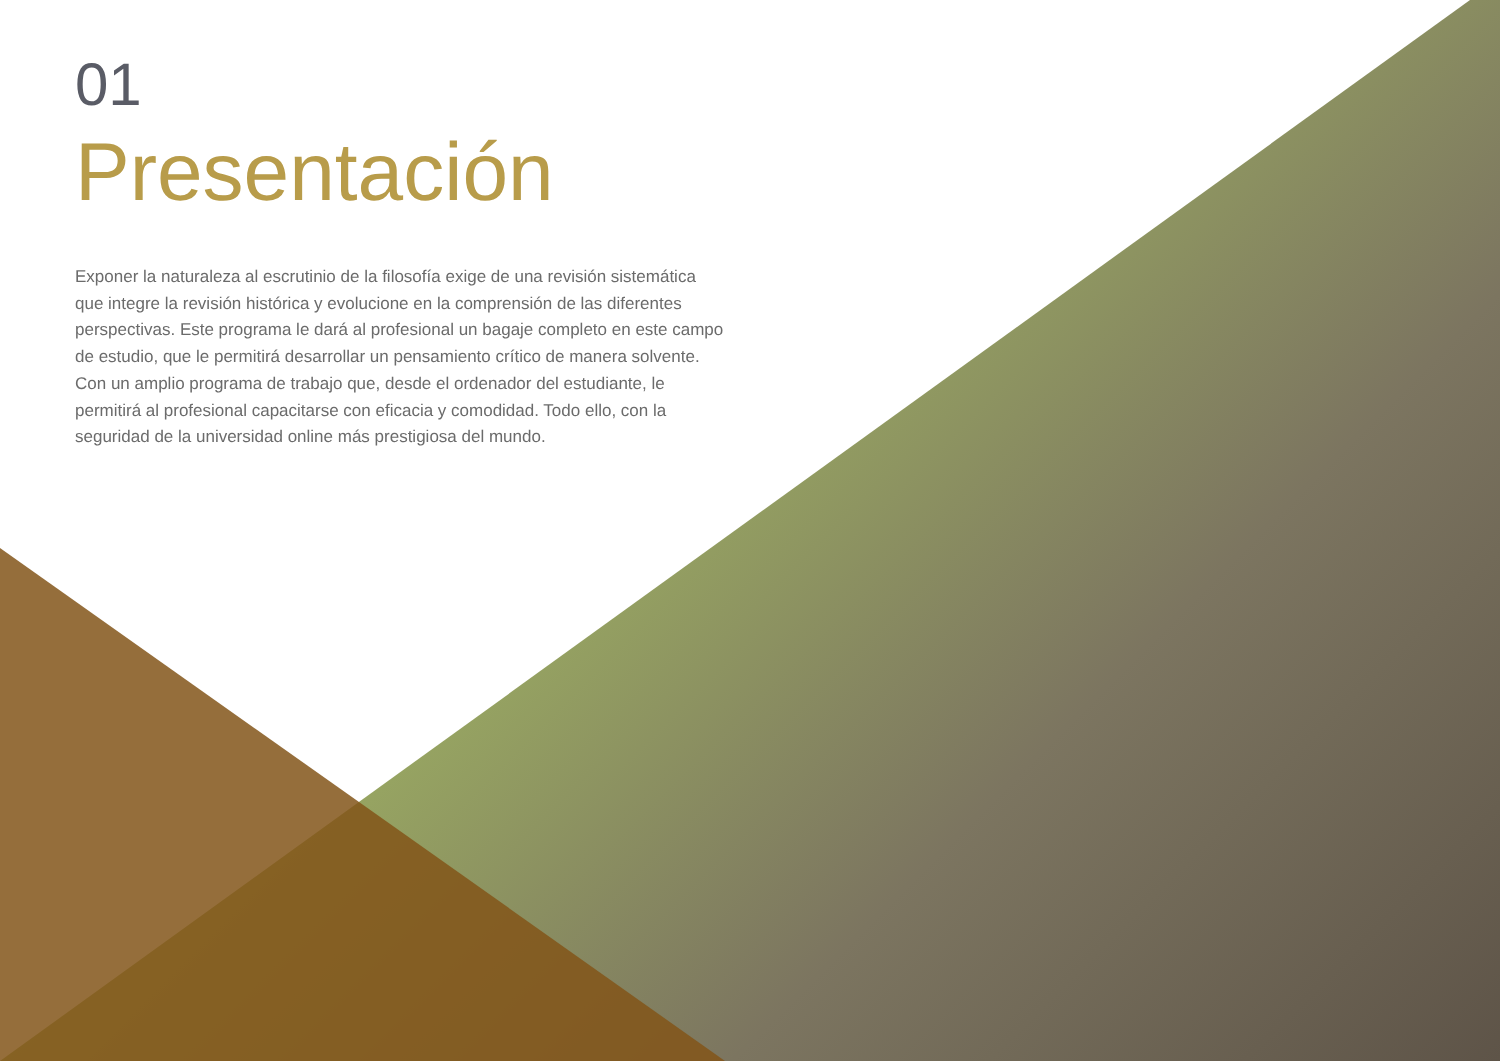01
Presentación
Exponer la naturaleza al escrutinio de la filosofía exige de una revisión sistemática que integre la revisión histórica y evolucione en la comprensión de las diferentes perspectivas. Este programa le dará al profesional un bagaje completo en este campo de estudio, que le permitirá desarrollar un pensamiento crítico de manera solvente. Con un amplio programa de trabajo que, desde el ordenador del estudiante, le permitirá al profesional capacitarse con eficacia y comodidad. Todo ello, con la seguridad de la universidad online más prestigiosa del mundo.